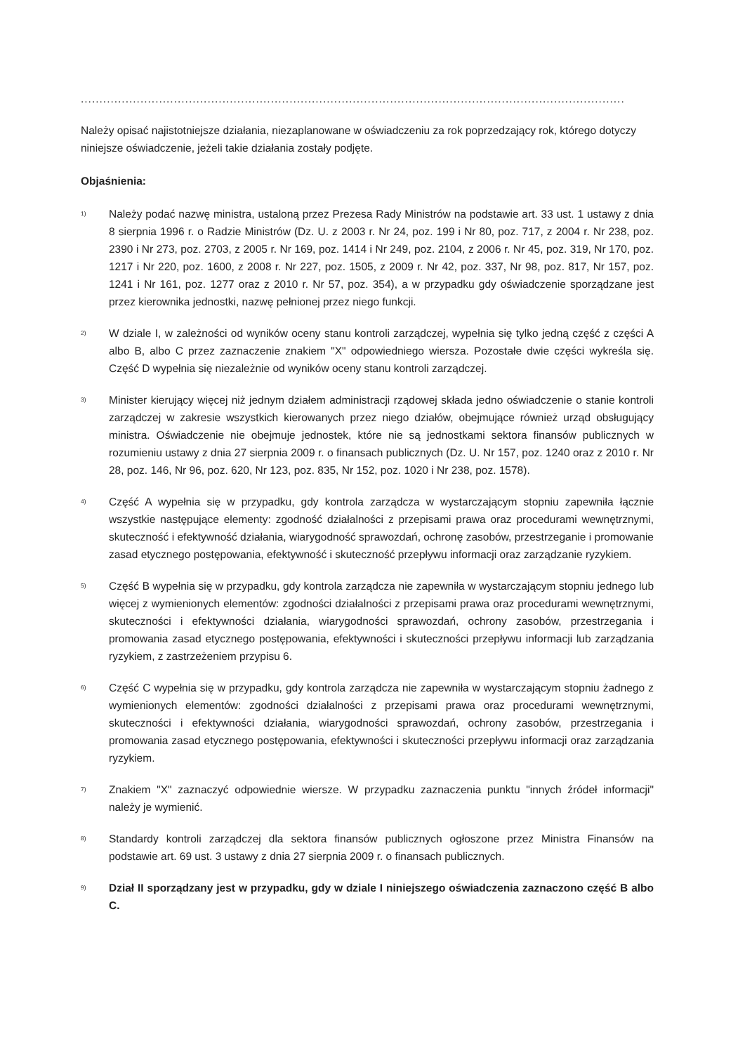..................................................................................................................................................
Należy opisać najistotniejsze działania, niezaplanowane w oświadczeniu za rok poprzedzający rok, którego dotyczy niniejsze oświadczenie, jeżeli takie działania zostały podjęte.
Objaśnienia:
<sup>1)</sup>
Należy podać nazwę ministra, ustaloną przez Prezesa Rady Ministrów na podstawie art. 33 ust. 1 ustawy z dnia 8 sierpnia 1996 r. o Radzie Ministrów (Dz. U. z 2003 r. Nr 24, poz. 199 i Nr 80, poz. 717, z 2004 r. Nr 238, poz. 2390 i Nr 273, poz. 2703, z 2005 r. Nr 169, poz. 1414 i Nr 249, poz. 2104, z 2006 r. Nr 45, poz. 319, Nr 170, poz. 1217 i Nr 220, poz. 1600, z 2008 r. Nr 227, poz. 1505, z 2009 r. Nr 42, poz. 337, Nr 98, poz. 817, Nr 157, poz. 1241 i Nr 161, poz. 1277 oraz z 2010 r. Nr 57, poz. 354), a w przypadku gdy oświadczenie sporządzane jest przez kierownika jednostki, nazwę pełnionej przez niego funkcji.
<sup>2)</sup>
W dziale I, w zależności od wyników oceny stanu kontroli zarządczej, wypełnia się tylko jedną część z części A albo B, albo C przez zaznaczenie znakiem "X" odpowiedniego wiersza. Pozostałe dwie części wykreśla się. Część D wypełnia się niezależnie od wyników oceny stanu kontroli zarządczej.
<sup>3)</sup>
Minister kierujący więcej niż jednym działem administracji rządowej składa jedno oświadczenie o stanie kontroli zarządczej w zakresie wszystkich kierowanych przez niego działów, obejmujące również urząd obsługujący ministra. Oświadczenie nie obejmuje jednostek, które nie są jednostkami sektora finansów publicznych w rozumieniu ustawy z dnia 27 sierpnia 2009 r. o finansach publicznych (Dz. U. Nr 157, poz. 1240 oraz z 2010 r. Nr 28, poz. 146, Nr 96, poz. 620, Nr 123, poz. 835, Nr 152, poz. 1020 i Nr 238, poz. 1578).
<sup>4)</sup>
Część A wypełnia się w przypadku, gdy kontrola zarządcza w wystarczającym stopniu zapewniła łącznie wszystkie następujące elementy: zgodność działalności z przepisami prawa oraz procedurami wewnętrznymi, skuteczność i efektywność działania, wiarygodność sprawozdań, ochronę zasobów, przestrzeganie i promowanie zasad etycznego postępowania, efektywność i skuteczność przepływu informacji oraz zarządzanie ryzykiem.
<sup>5)</sup>
Część B wypełnia się w przypadku, gdy kontrola zarządcza nie zapewniła w wystarczającym stopniu jednego lub więcej z wymienionych elementów: zgodności działalności z przepisami prawa oraz procedurami wewnętrznymi, skuteczności i efektywności działania, wiarygodności sprawozdań, ochrony zasobów, przestrzegania i promowania zasad etycznego postępowania, efektywności i skuteczności przepływu informacji lub zarządzania ryzykiem, z zastrzeżeniem przypisu 6.
<sup>6)</sup>
Część C wypełnia się w przypadku, gdy kontrola zarządcza nie zapewniła w wystarczającym stopniu żadnego z wymienionych elementów: zgodności działalności z przepisami prawa oraz procedurami wewnętrznymi, skuteczności i efektywności działania, wiarygodności sprawozdań, ochrony zasobów, przestrzegania i promowania zasad etycznego postępowania, efektywności i skuteczności przepływu informacji oraz zarządzania ryzykiem.
<sup>7)</sup>
Znakiem "X" zaznaczyć odpowiednie wiersze. W przypadku zaznaczenia punktu "innych źródeł informacji" należy je wymienić.
<sup>8)</sup>
Standardy kontroli zarządczej dla sektora finansów publicznych ogłoszone przez Ministra Finansów na podstawie art. 69 ust. 3 ustawy z dnia 27 sierpnia 2009 r. o finansach publicznych.
<sup>9)</sup>
Dział II sporządzany jest w przypadku, gdy w dziale I niniejszego oświadczenia zaznaczono część B albo C.